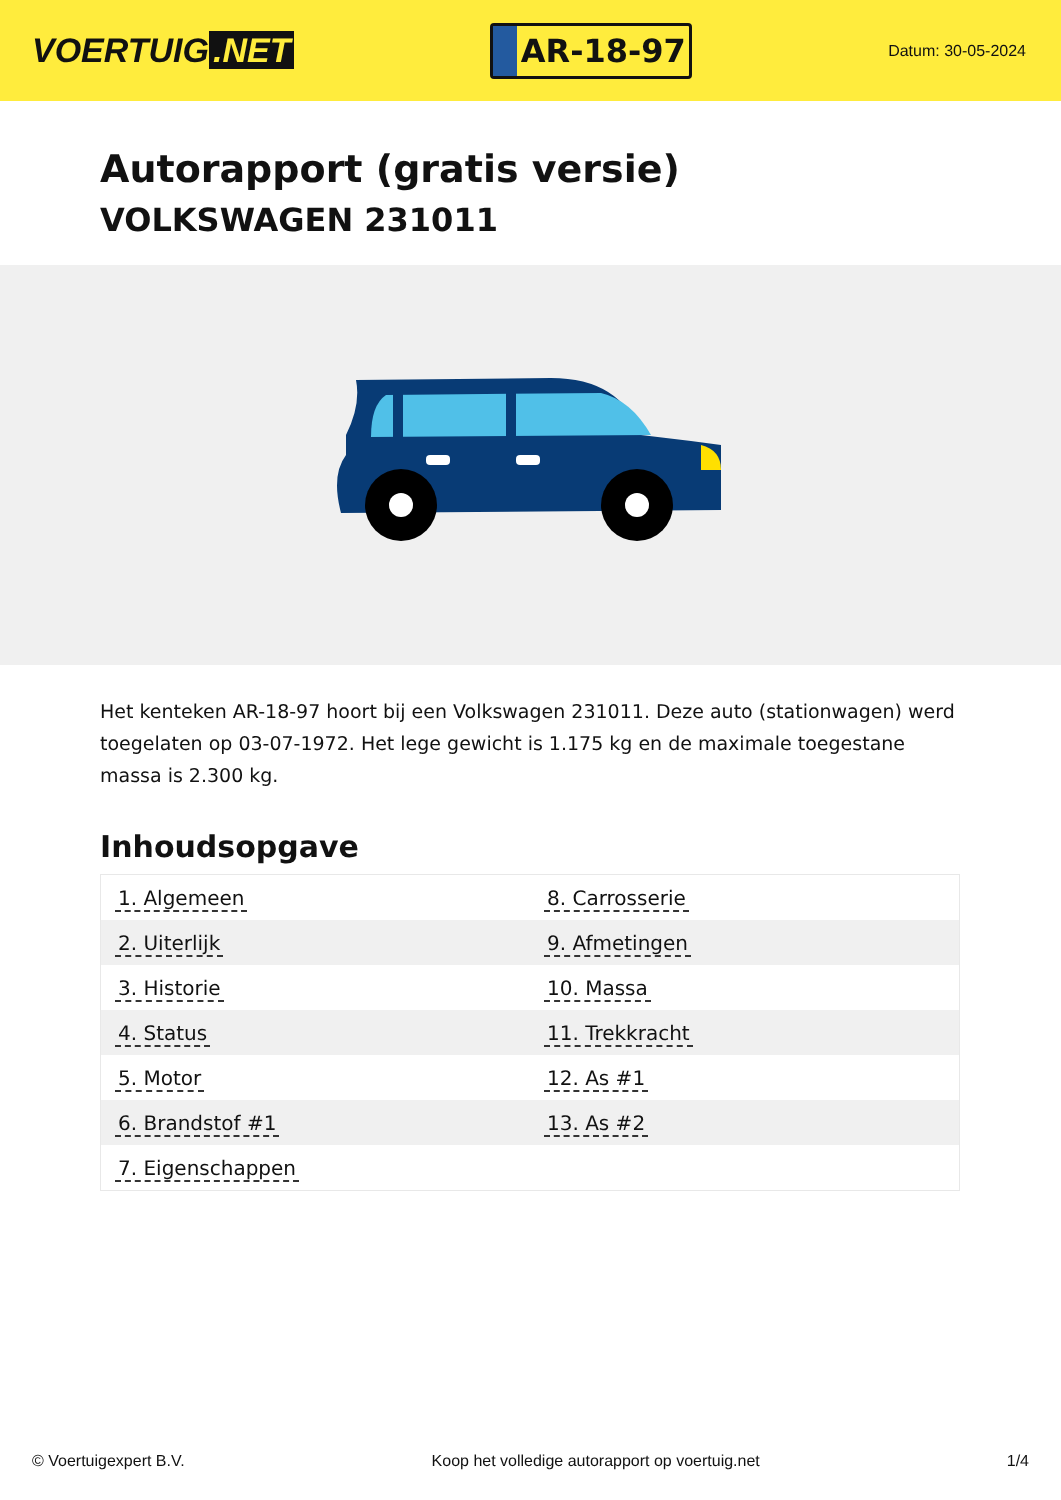VOERTUIG.NET
AR-18-97
Datum: 30-05-2024
Autorapport (gratis versie)
VOLKSWAGEN 231011
Het kenteken AR-18-97 hoort bij een Volkswagen 231011. Deze auto (stationwagen) werd toegelaten op 03-07-1972. Het lege gewicht is 1.175 kg en de maximale toegestane massa is 2.300 kg.
Inhoudsopgave
| 1. Algemeen | 8. Carrosserie |
| 2. Uiterlijk | 9. Afmetingen |
| 3. Historie | 10. Massa |
| 4. Status | 11. Trekkracht |
| 5. Motor | 12. As #1 |
| 6. Brandstof #1 | 13. As #2 |
| 7. Eigenschappen | |
© Voertuigexpert B.V. Koop het volledige autorapport op voertuig.net
1/4